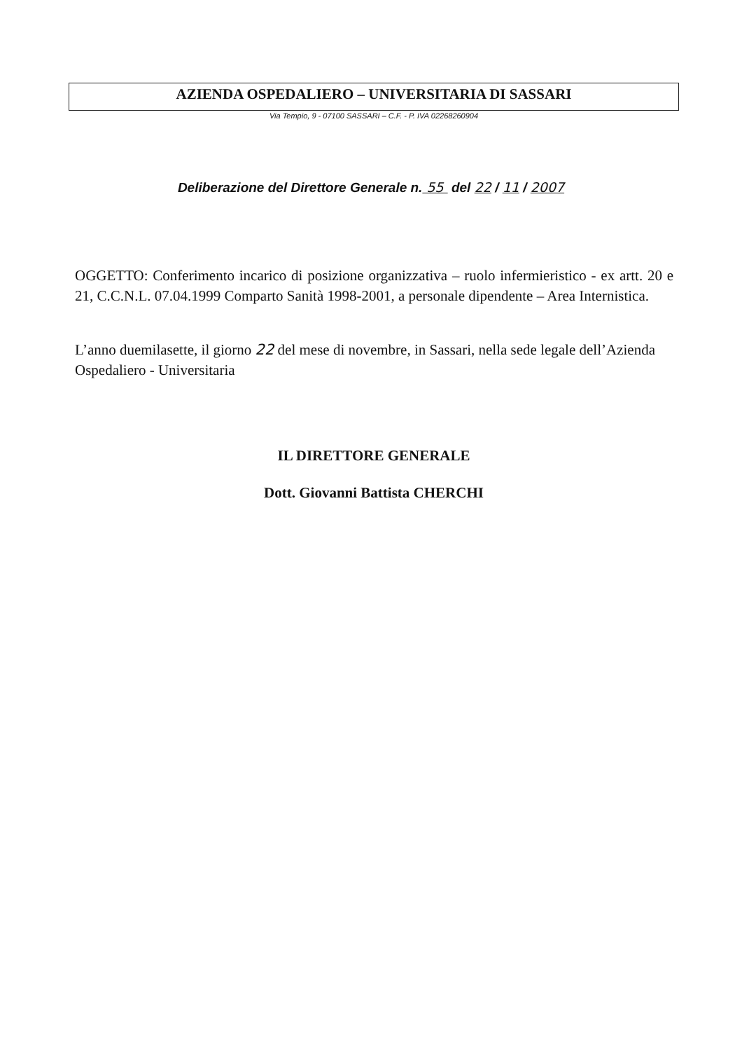AZIENDA OSPEDALIERO – UNIVERSITARIA DI SASSARI
Via Tempio, 9 - 07100 SASSARI – C.F. - P. IVA 02268260904
Deliberazione del Direttore Generale n. 55 del 22 / 11 / 2007
OGGETTO: Conferimento incarico di posizione organizzativa – ruolo infermieristico - ex artt. 20 e 21, C.C.N.L. 07.04.1999 Comparto Sanità 1998-2001, a personale dipendente – Area Internistica.
L’anno duemilasette, il giorno 22 del mese di novembre, in Sassari, nella sede legale dell’Azienda Ospedaliero - Universitaria
IL DIRETTORE GENERALE
Dott. Giovanni Battista CHERCHI